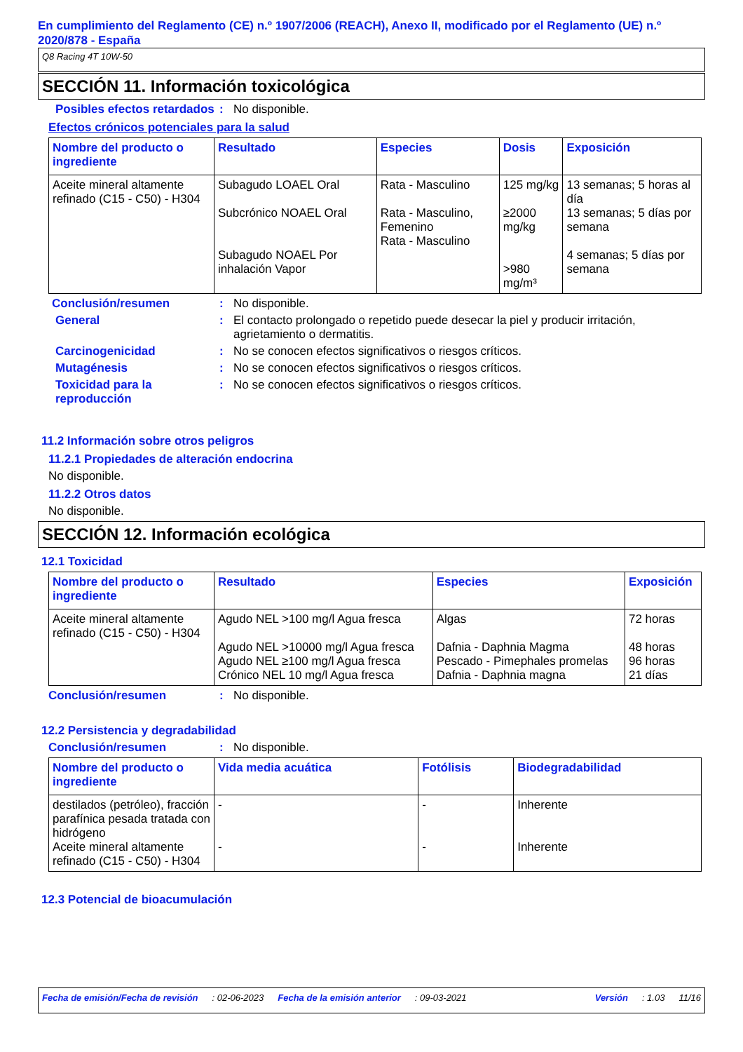En cumplimiento del Reglamento (CE) n.º 1907/2006 (REACH), Anexo II, modificado por el Reglamento (UE) n.º 2020/878 - España
Q8 Racing 4T 10W-50
SECCIÓN 11. Información toxicológica
Posibles efectos retardados
: No disponible.
Efectos crónicos potenciales para la salud
| Nombre del producto o ingrediente | Resultado | Especies | Dosis | Exposición |
| --- | --- | --- | --- | --- |
| Aceite mineral altamente refinado (C15 - C50) - H304 | Subagudo LOAEL Oral Subcrónico NOAEL Oral Subagudo NOAEL Por inhalación Vapor | Rata - Masculino Rata - Masculino, Femenino Rata - Masculino | 125 mg/kg ≥2000 mg/kg >980 mg/m³ | 13 semanas; 5 horas al día 13 semanas; 5 días por semana 4 semanas; 5 días por semana |
Conclusión/resumen : No disponible.
General : El contacto prolongado o repetido puede desecar la piel y producir irritación, agrietamiento o dermatitis.
Carcinogenicidad : No se conocen efectos significativos o riesgos críticos.
Mutagénesis : No se conocen efectos significativos o riesgos críticos.
Toxicidad para la reproducción
: No se conocen efectos significativos o riesgos críticos.
11.2 Información sobre otros peligros
11.2.1 Propiedades de alteración endocrina
No disponible.
11.2.2 Otros datos
No disponible.
SECCIÓN 12. Información ecológica
12.1 Toxicidad
| Nombre del producto o ingrediente | Resultado | Especies | Exposición |
| --- | --- | --- | --- |
| Aceite mineral altamente refinado (C15 - C50) - H304 | Agudo NEL >100 mg/l Agua fresca Agudo NEL >10000 mg/l Agua fresca Agudo NEL ≥100 mg/l Agua fresca Crónico NEL 10 mg/l Agua fresca | Algas Dafnia - Daphnia Magma Pescado - Pimephales promelas Dafnia - Daphnia magna | 72 horas 48 horas 96 horas 21 días |
Conclusión/resumen : No disponible.
12.2 Persistencia y degradabilidad
Conclusión/resumen : No disponible.
| Nombre del producto o ingrediente | Vida media acuática | Fotólisis | Biodegradabilidad |
| --- | --- | --- | --- |
| destilados (petróleo), fracción parafínica pesada tratada con hidrógeno Aceite mineral altamente refinado (C15 - C50) - H304 | - - | - - | Inherente Inherente |
12.3 Potencial de bioacumulación
Fecha de emisión/Fecha de revisión: 02-06-2023 Fecha de la emisión anterior: 09-03-2021 Versión: 1.03 11/16